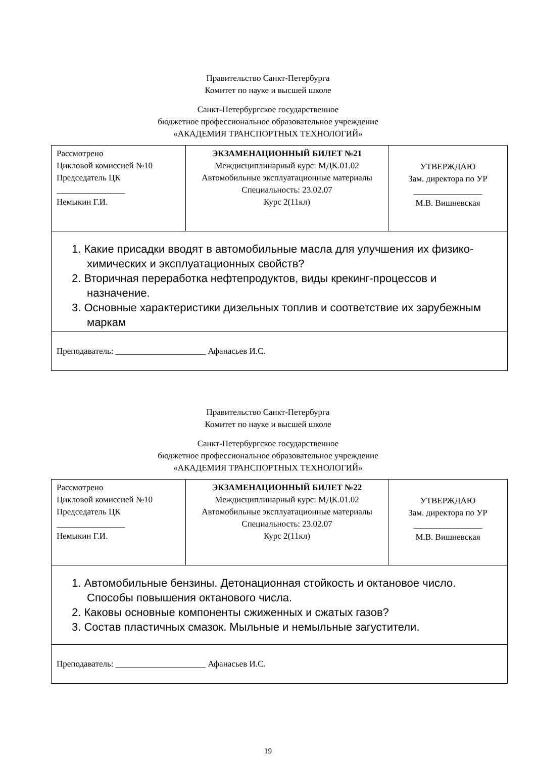Правительство Санкт-Петербурга
Комитет по науке и высшей школе
Санкт-Петербургское государственное
бюджетное профессиональное образовательное учреждение
«АКАДЕМИЯ ТРАНСПОРТНЫХ ТЕХНОЛОГИЙ»
| Рассмотрено Цикловой комиссией №10 Председатель ЦК ________________ Немыкин Г.И. | ЭКЗАМЕНАЦИОННЫЙ БИЛЕТ №21 Междисциплинарный курс: МДК.01.02 Автомобильные эксплуатационные материалы Специальность: 23.02.07 Курс 2(11кл) | УТВЕРЖДАЮ Зам. директора по УР ________________ М.В. Вишневская |
| 1. Какие присадки вводят в автомобильные масла для улучшения их физико-химических и эксплуатационных свойств? 2. Вторичная переработка нефтепродуктов, виды крекинг-процессов и назначение. 3. Основные характеристики дизельных топлив и соответствие их зарубежным маркам | | |
| Преподаватель: _____________________ Афанасьев И.С. | | |
Правительство Санкт-Петербурга
Комитет по науке и высшей школе
Санкт-Петербургское государственное
бюджетное профессиональное образовательное учреждение
«АКАДЕМИЯ ТРАНСПОРТНЫХ ТЕХНОЛОГИЙ»
| Рассмотрено Цикловой комиссией №10 Председатель ЦК ________________ Немыкин Г.И. | ЭКЗАМЕНАЦИОННЫЙ БИЛЕТ №22 Междисциплинарный курс: МДК.01.02 Автомобильные эксплуатационные материалы Специальность: 23.02.07 Курс 2(11кл) | УТВЕРЖДАЮ Зам. директора по УР ________________ М.В. Вишневская |
| 1. Автомобильные бензины. Детонационная стойкость и октановое число. Способы повышения октанового числа. 2. Каковы основные компоненты сжиженных и сжатых газов? 3. Состав пластичных смазок. Мыльные и немыльные загустители. | | |
| Преподаватель: _____________________ Афанасьев И.С. | | |
19